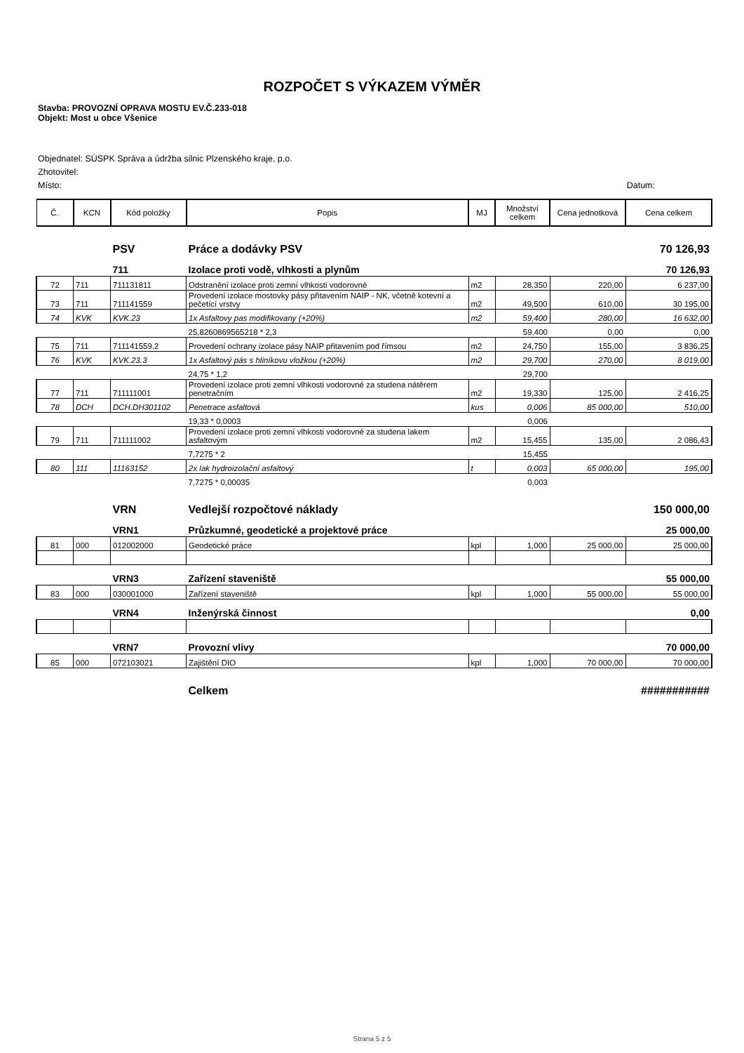ROZPOČET S VÝKAZEM VÝMĚR
Stavba: PROVOZNÍ OPRAVA MOSTU EV.Č.233-018
Objekt: Most u obce Všenice
Objednatel: SÚSPK Správa a údržba silnic Plzenského kraje, p.o.
Zhotovitel:
Místo: Datum:
| Č. | KCN | Kód položky | Popis | MJ | Množství celkem | Cena jednotková | Cena celkem |
| --- | --- | --- | --- | --- | --- | --- | --- |
| | | PSV | Práce a dodávky PSV | | | | 70 126,93 |
| | | 711 | Izolace proti vodě, vlhkosti a plynům | | | | 70 126,93 |
| 72 | 711 | 711131811 | Odstranění izolace proti zemní vlhkosti vodorovné | m2 | 28,350 | 220,00 | 6 237,00 |
| 73 | 711 | 711141559 | Provedení izolace mostovky pásy přitavením NAIP - NK, včetně kotevní a pečetící vrstvy | m2 | 49,500 | 610,00 | 30 195,00 |
| 74 | KVK | KVK.23 | 1x Asfaltovy pas modifikovany (+20%) | m2 | 59,400 | 280,00 | 16 632,00 |
| | | | 25,8260869565218 * 2,3 | | 59,400 | 0,00 | 0,00 |
| 75 | 711 | 711141559.2 | Provedení ochrany izolace pásy NAIP přitavením pod římsou | m2 | 24,750 | 155,00 | 3 836,25 |
| 76 | KVK | KVK.23.3 | 1x Asfaltový pás s hliníkovu vložkou (+20%) | m2 | 29,700 | 270,00 | 8 019,00 |
| | | | 24,75 * 1,2 | | 29,700 | | |
| 77 | 711 | 711111001 | Provedení izolace proti zemní vlhkosti vodorovné za studena nátěrem penetračním | m2 | 19,330 | 125,00 | 2 416,25 |
| 78 | DCH | DCH.DH301102 | Penetrace asfaltová | kus | 0,006 | 85 000,00 | 510,00 |
| | | | 19,33 * 0,0003 | | 0,006 | | |
| 79 | 711 | 711111002 | Provedení izolace proti zemní vlhkosti vodorovné za studena lakem asfaltovým | m2 | 15,455 | 135,00 | 2 086,43 |
| | | | 7,7275 * 2 | | 15,455 | | |
| 80 | 111 | 11163152 | 2x lak hydroizolační asfaltový | t | 0,003 | 65 000,00 | 195,00 |
| | | | 7,7275 * 0,00035 | | 0,003 | | |
| | | VRN | Vedlejší rozpočtové náklady | | | | 150 000,00 |
| | | VRN1 | Průzkumné, geodetické a projektové práce | | | | 25 000,00 |
| 81 | 000 | 012002000 | Geodetické práce | kpl | 1,000 | 25 000,00 | 25 000,00 |
| | | VRN3 | Zařízení staveniště | | | | 55 000,00 |
| 83 | 000 | 030001000 | Zařízení staveniště | kpl | 1,000 | 55 000,00 | 55 000,00 |
| | | VRN4 | Inženýrská činnost | | | | 0,00 |
| | | VRN7 | Provozní vlivy | | | | 70 000,00 |
| 85 | 000 | 072103021 | Zajištění DIO | kpl | 1,000 | 70 000,00 | 70 000,00 |
| | | | Celkem | | | | ########### |
Strana 5 z 5